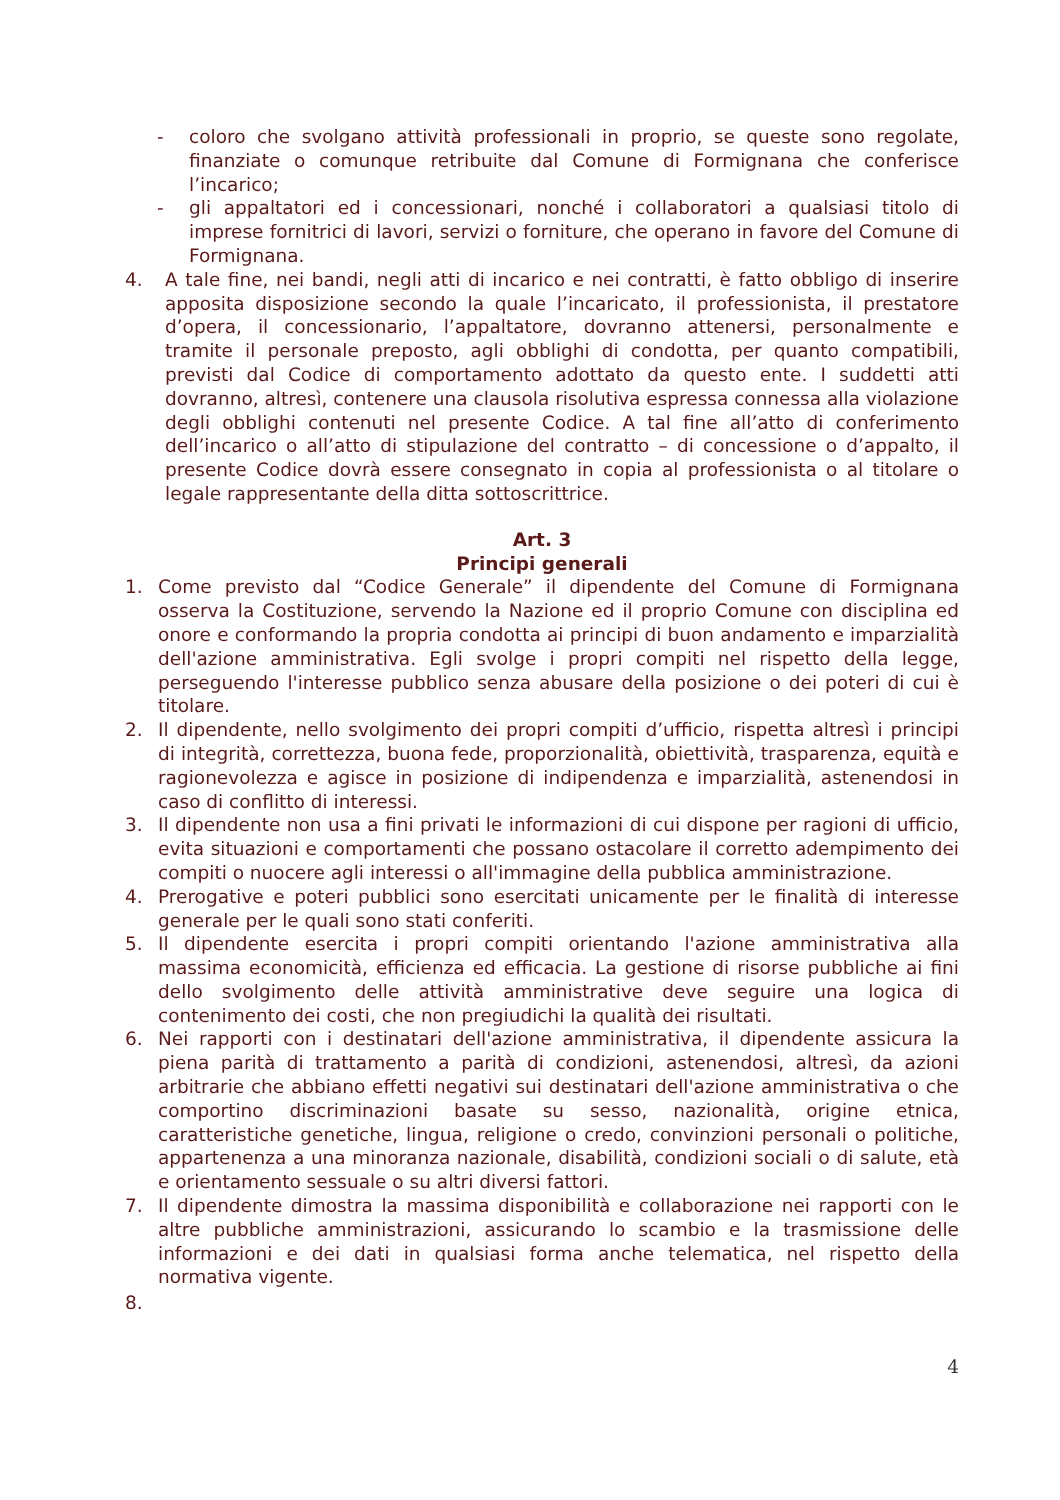- coloro che svolgano attività professionali in proprio, se queste sono regolate, finanziate o comunque retribuite dal Comune di Formignana che conferisce l’incarico;
- gli appaltatori ed i concessionari, nonché i collaboratori a qualsiasi titolo di imprese fornitrici di lavori, servizi o forniture, che operano in favore del Comune di Formignana.
4. A tale fine, nei bandi, negli atti di incarico e nei contratti, è fatto obbligo di inserire apposita disposizione secondo la quale l’incaricato, il professionista, il prestatore d’opera, il concessionario, l’appaltatore, dovranno attenersi, personalmente e tramite il personale preposto, agli obblighi di condotta, per quanto compatibili, previsti dal Codice di comportamento adottato da questo ente. I suddetti atti dovranno, altresì, contenere una clausola risolutiva espressa connessa alla violazione degli obblighi contenuti nel presente Codice. A tal fine all’atto di conferimento dell’incarico o all’atto di stipulazione del contratto – di concessione o d’appalto, il presente Codice dovrà essere consegnato in copia al professionista o al titolare o legale rappresentante della ditta sottoscrittrice.
Art. 3
Principi generali
1. Come previsto dal “Codice Generale” il dipendente del Comune di Formignana osserva la Costituzione, servendo la Nazione ed il proprio Comune con disciplina ed onore e conformando la propria condotta ai principi di buon andamento e imparzialità dell'azione amministrativa. Egli svolge i propri compiti nel rispetto della legge, perseguendo l'interesse pubblico senza abusare della posizione o dei poteri di cui è titolare.
2. Il dipendente, nello svolgimento dei propri compiti d’ufficio, rispetta altresì i principi di integrità, correttezza, buona fede, proporzionalità, obiettività, trasparenza, equità e ragionevolezza e agisce in posizione di indipendenza e imparzialità, astenendosi in caso di conflitto di interessi.
3. Il dipendente non usa a fini privati le informazioni di cui dispone per ragioni di ufficio, evita situazioni e comportamenti che possano ostacolare il corretto adempimento dei compiti o nuocere agli interessi o all'immagine della pubblica amministrazione.
4. Prerogative e poteri pubblici sono esercitati unicamente per le finalità di interesse generale per le quali sono stati conferiti.
5. Il dipendente esercita i propri compiti orientando l'azione amministrativa alla massima economicità, efficienza ed efficacia. La gestione di risorse pubbliche ai fini dello svolgimento delle attività amministrative deve seguire una logica di contenimento dei costi, che non pregiudichi la qualità dei risultati.
6. Nei rapporti con i destinatari dell'azione amministrativa, il dipendente assicura la piena parità di trattamento a parità di condizioni, astenendosi, altresì, da azioni arbitrarie che abbiano effetti negativi sui destinatari dell'azione amministrativa o che comportino discriminazioni basate su sesso, nazionalità, origine etnica, caratteristiche genetiche, lingua, religione o credo, convinzioni personali o politiche, appartenenza a una minoranza nazionale, disabilità, condizioni sociali o di salute, età e orientamento sessuale o su altri diversi fattori.
7. Il dipendente dimostra la massima disponibilità e collaborazione nei rapporti con le altre pubbliche amministrazioni, assicurando lo scambio e la trasmissione delle informazioni e dei dati in qualsiasi forma anche telematica, nel rispetto della normativa vigente.
8.
4